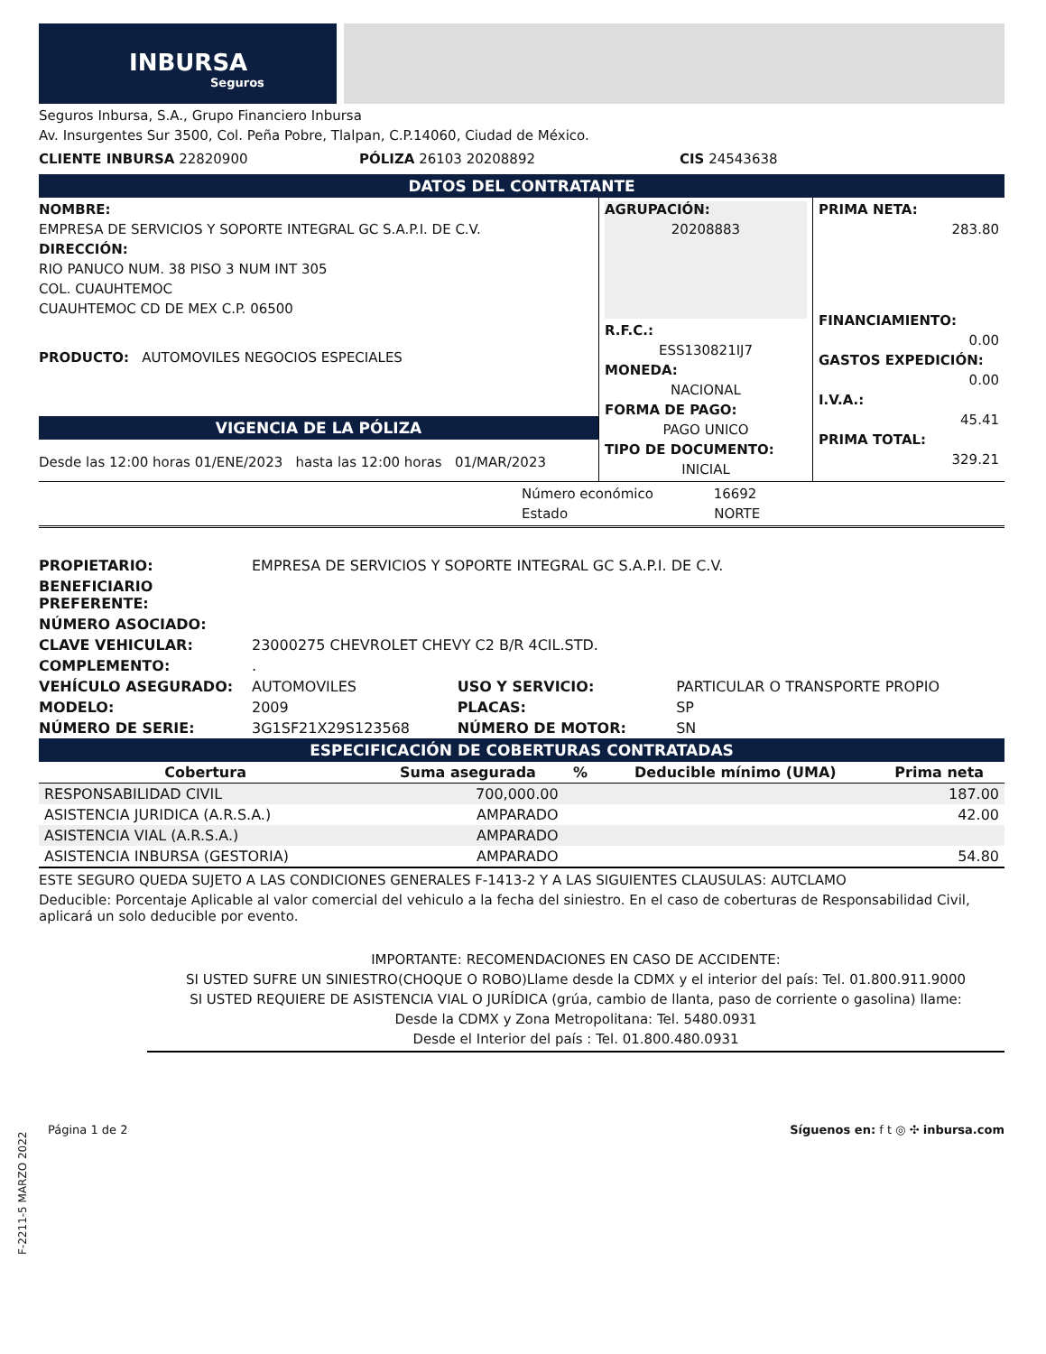INBURSA
Seguros
Seguros Inbursa, S.A., Grupo Financiero Inbursa
Av. Insurgentes Sur 3500, Col. Peña Pobre, Tlalpan, C.P.14060, Ciudad de México.
CLIENTE INBURSA 22820900 PÓLIZA 26103 20208892 CIS 24543638
DATOS DEL CONTRATANTE
NOMBRE:
EMPRESA DE SERVICIOS Y SOPORTE INTEGRAL GC S.A.P.I. DE C.V.
DIRECCIÓN:
RIO PANUCO NUM. 38 PISO 3 NUM INT 305
COL. CUAUHTEMOC
CUAUHTEMOC CD DE MEX C.P. 06500
PRODUCTO: AUTOMOVILES NEGOCIOS ESPECIALES
VIGENCIA DE LA PÓLIZA
Desde las 12:00 horas 01/ENE/2023 hasta las 12:00 horas 01/MAR/2023
AGRUPACIÓN:
20208883
R.F.C.:
ESS130821IJ7
MONEDA:
NACIONAL
FORMA DE PAGO:
PAGO UNICO
TIPO DE DOCUMENTO:
INICIAL
PRIMA NETA:
283.80
FINANCIAMIENTO:
0.00
GASTOS EXPEDICIÓN:
0.00
I.V.A.:
45.41
PRIMA TOTAL:
329.21
Número económico 16692
Estado NORTE
| PROPIETARIO: | EMPRESA DE SERVICIOS Y SOPORTE INTEGRAL GC S.A.P.I. DE C.V. | | |
| BENEFICIARIO PREFERENTE: | | | |
| NÚMERO ASOCIADO: | | | |
| CLAVE VEHICULAR: | 23000275 CHEVROLET CHEVY C2 B/R 4CIL.STD. | | |
| COMPLEMENTO: | . | | |
| VEHÍCULO ASEGURADO: | AUTOMOVILES | USO Y SERVICIO: | PARTICULAR O TRANSPORTE PROPIO |
| MODELO: | 2009 | PLACAS: | SP |
| NÚMERO DE SERIE: | 3G1SF21X29S123568 | NÚMERO DE MOTOR: | SN |
ESPECIFICACIÓN DE COBERTURAS CONTRATADAS
| Cobertura | Suma asegurada | % | Deducible mínimo (UMA) | Prima neta |
| --- | --- | --- | --- | --- |
| RESPONSABILIDAD CIVIL | 700,000.00 | | | 187.00 |
| ASISTENCIA JURIDICA (A.R.S.A.) | AMPARADO | | | 42.00 |
| ASISTENCIA VIAL (A.R.S.A.) | AMPARADO | | | |
| ASISTENCIA INBURSA (GESTORIA) | AMPARADO | | | 54.80 |
ESTE SEGURO QUEDA SUJETO A LAS CONDICIONES GENERALES F-1413-2 Y A LAS SIGUIENTES CLAUSULAS: AUTCLAMO
Deducible: Porcentaje Aplicable al valor comercial del vehiculo a la fecha del siniestro. En el caso de coberturas de Responsabilidad Civil, aplicará un solo deducible por evento.
IMPORTANTE: RECOMENDACIONES EN CASO DE ACCIDENTE:
SI USTED SUFRE UN SINIESTRO(CHOQUE O ROBO)Llame desde la CDMX y el interior del país: Tel. 01.800.911.9000
SI USTED REQUIERE DE ASISTENCIA VIAL O JURÍDICA (grúa, cambio de llanta, paso de corriente o gasolina) llame:
Desde la CDMX y Zona Metropolitana: Tel. 5480.0931
Desde el Interior del país : Tel. 01.800.480.0931
Página 1 de 2 Síguenos en: f t ◎ ✣ inbursa.com
F-2211-5 MARZO 2022